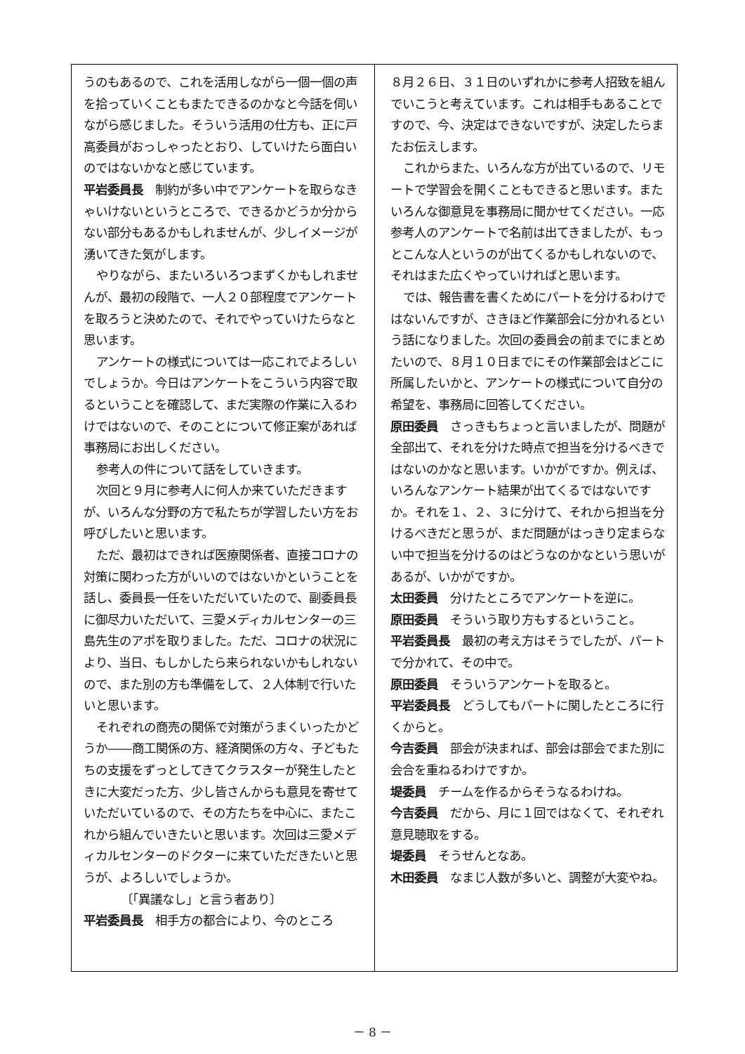うのもあるので、これを活用しながら一個一個の声を拾っていくこともまたできるのかなと今話を伺いながら感じました。そういう活用の仕方も、正に戸高委員がおっしゃったとおり、していけたら面白いのではないかなと感じています。
平岩委員長　制約が多い中でアンケートを取らなきゃいけないというところで、できるかどうか分からない部分もあるかもしれませんが、少しイメージが湧いてきた気がします。
やりながら、またいろいろつまずくかもしれませんが、最初の段階で、一人２０部程度でアンケートを取ろうと決めたので、それでやっていけたらなと思います。
アンケートの様式については一応これでよろしいでしょうか。今日はアンケートをこういう内容で取るということを確認して、まだ実際の作業に入るわけではないので、そのことについて修正案があれば事務局にお出しください。
参考人の件について話をしていきます。
次回と９月に参考人に何人か来ていただきますが、いろんな分野の方で私たちが学習したい方をお呼びしたいと思います。
ただ、最初はできれば医療関係者、直接コロナの対策に関わった方がいいのではないかということを話し、委員長一任をいただいていたので、副委員長に御尽力いただいて、三愛メディカルセンターの三島先生のアポを取りました。ただ、コロナの状況により、当日、もしかしたら来られないかもしれないので、また別の方も準備をして、２人体制で行いたいと思います。
それぞれの商売の関係で対策がうまくいったかどうか――商工関係の方、経済関係の方々、子どもたちの支援をずっとしてきてクラスターが発生したときに大変だった方、少し皆さんからも意見を寄せていただいているので、その方たちを中心に、またこれから組んでいきたいと思います。次回は三愛メディカルセンターのドクターに来ていただきたいと思うが、よろしいでしょうか。
〔「異議なし」と言う者あり〕
平岩委員長　相手方の都合により、今のところ
８月２６日、３１日のいずれかに参考人招致を組んでいこうと考えています。これは相手もあることですので、今、決定はできないですが、決定したらまたお伝えします。
これからまた、いろんな方が出ているので、リモートで学習会を開くこともできると思います。またいろんな御意見を事務局に聞かせてください。一応参考人のアンケートで名前は出てきましたが、もっとこんな人というのが出てくるかもしれないので、それはまた広くやっていければと思います。
では、報告書を書くためにパートを分けるわけではないんですが、さきほど作業部会に分かれるという話になりました。次回の委員会の前までにまとめたいので、８月１０日までにその作業部会はどこに所属したいかと、アンケートの様式について自分の希望を、事務局に回答してください。
原田委員　さっきもちょっと言いましたが、問題が全部出て、それを分けた時点で担当を分けるべきではないのかなと思います。いかがですか。例えば、いろんなアンケート結果が出てくるではないですか。それを１、２、３に分けて、それから担当を分けるべきだと思うが、まだ問題がはっきり定まらない中で担当を分けるのはどうなのかなという思いがあるが、いかがですか。
太田委員　分けたところでアンケートを逆に。
原田委員　そういう取り方もするということ。
平岩委員長　最初の考え方はそうでしたが、パートで分かれて、その中で。
原田委員　そういうアンケートを取ると。
平岩委員長　どうしてもパートに関したところに行くからと。
今吉委員　部会が決まれば、部会は部会でまた別に会合を重ねるわけですか。
堤委員　チームを作るからそうなるわけね。
今吉委員　だから、月に１回ではなくて、それぞれ意見聴取をする。
堤委員　そうせんとなあ。
木田委員　なまじ人数が多いと、調整が大変やね。
－ 8 －